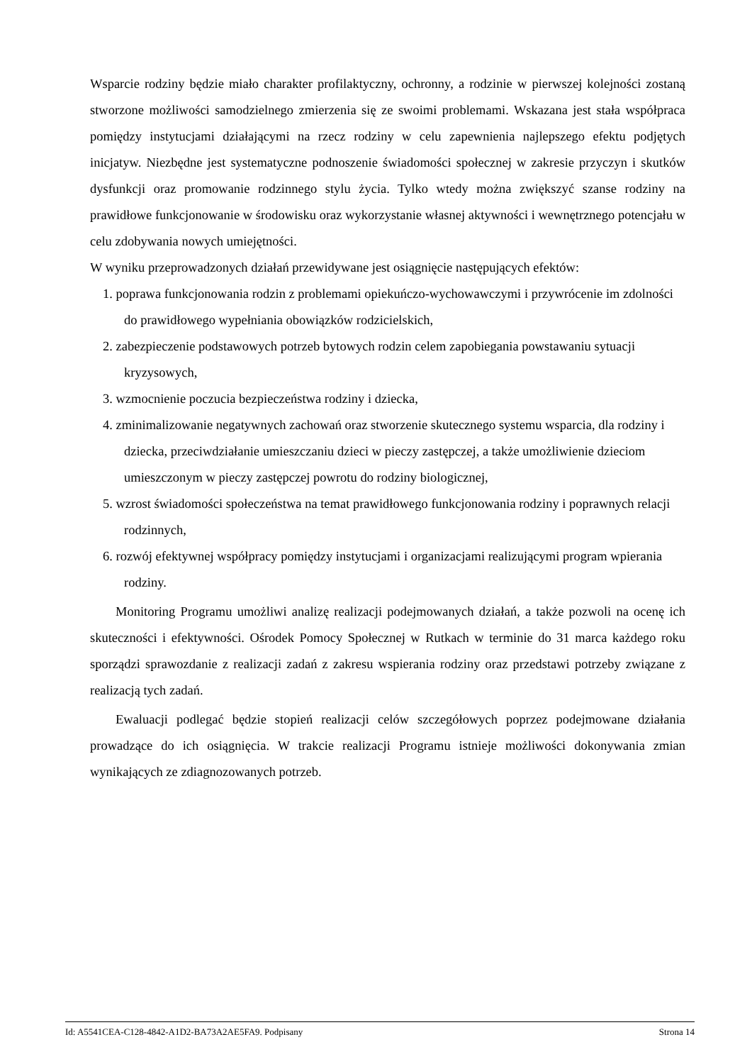Wsparcie rodziny będzie miało charakter profilaktyczny, ochronny, a rodzinie w pierwszej kolejności zostaną stworzone możliwości samodzielnego zmierzenia się ze swoimi problemami. Wskazana jest stała współpraca pomiędzy instytucjami działającymi na rzecz rodziny w celu zapewnienia najlepszego efektu podjętych inicjatyw. Niezbędne jest systematyczne podnoszenie świadomości społecznej w zakresie przyczyn i skutków dysfunkcji oraz promowanie rodzinnego stylu życia. Tylko wtedy można zwiększyć szanse rodziny na prawidłowe funkcjonowanie w środowisku oraz wykorzystanie własnej aktywności i wewnętrznego potencjału w celu zdobywania nowych umiejętności.
W wyniku przeprowadzonych działań przewidywane jest osiągnięcie następujących efektów:
1. poprawa funkcjonowania rodzin z problemami opiekuńczo-wychowawczymi i przywrócenie im zdolności do prawidłowego wypełniania obowiązków rodzicielskich,
2. zabezpieczenie podstawowych potrzeb bytowych rodzin celem zapobiegania powstawaniu sytuacji kryzysowych,
3. wzmocnienie poczucia bezpieczeństwa rodziny i dziecka,
4. zminimalizowanie negatywnych zachowań oraz stworzenie skutecznego systemu wsparcia, dla rodziny i dziecka, przeciwdziałanie umieszczaniu dzieci w pieczy zastępczej, a także umożliwienie dzieciom umieszczonym w pieczy zastępczej powrotu do rodziny biologicznej,
5. wzrost świadomości społeczeństwa na temat prawidłowego funkcjonowania rodziny i poprawnych relacji rodzinnych,
6. rozwój efektywnej współpracy pomiędzy instytucjami i organizacjami realizującymi program wpierania rodziny.
Monitoring Programu umożliwi analizę realizacji podejmowanych działań, a także pozwoli na ocenę ich skuteczności i efektywności. Ośrodek Pomocy Społecznej w Rutkach w terminie do 31 marca każdego roku sporządzi sprawozdanie z realizacji zadań z zakresu wspierania rodziny oraz przedstawi potrzeby związane z realizacją tych zadań.
Ewaluacji podlegać będzie stopień realizacji celów szczegółowych poprzez podejmowane działania prowadzące do ich osiągnięcia. W trakcie realizacji Programu istnieje możliwości dokonywania zmian wynikających ze zdiagnozowanych potrzeb.
Id: A5541CEA-C128-4842-A1D2-BA73A2AE5FA9. Podpisany Strona 14